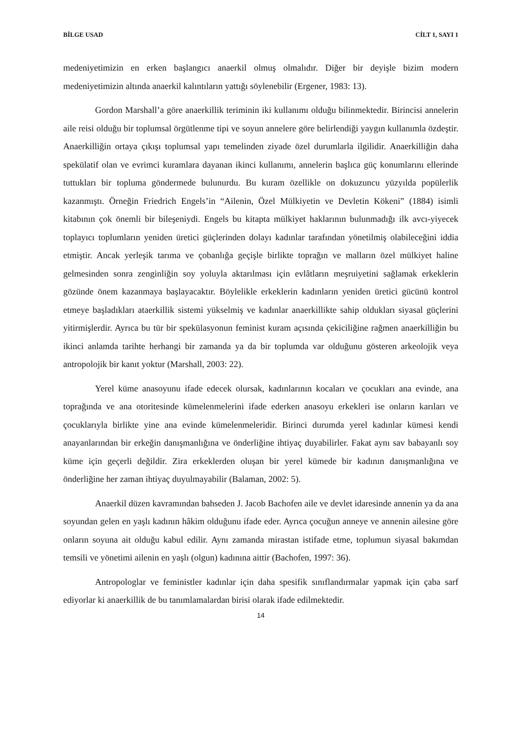BİLGE USAD CİLT 1, SAYI 1
medeniyetimizin en erken başlangıcı anaerkil olmuş olmalıdır. Diğer bir deyişle bizim modern medeniyetimizin altında anaerkil kalıntıların yattığı söylenebilir (Ergener, 1983: 13).
Gordon Marshall’a göre anaerkillik teriminin iki kullanımı olduğu bilinmektedir. Birincisi annelerin aile reisi olduğu bir toplumsal örgütlenme tipi ve soyun annelere göre belirlendiği yaygın kullanımla özdeştir. Anaerkilliğin ortaya çıkışı toplumsal yapı temelinden ziyade özel durumlarla ilgilidir. Anaerkilliğin daha spekülatif olan ve evrimci kuramlara dayanan ikinci kullanımı, annelerin başlıca güç konumlarını ellerinde tuttukları bir topluma göndermede bulunurdu. Bu kuram özellikle on dokuzuncu yüzyılda popülerlik kazanmıştı. Örneğin Friedrich Engels’in “Ailenin, Özel Mülkiyetin ve Devletin Kökeni” (1884) isimli kitabının çok önemli bir bileşeniydi. Engels bu kitapta mülkiyet haklarının bulunmadığı ilk avcı-yiyecek toplayıcı toplumların yeniden üretici güçlerinden dolayı kadınlar tarafından yönetilmiş olabileceğini iddia etmiştir. Ancak yerleşik tarıma ve çobanlığa geçişle birlikte toprağın ve malların özel mülkiyet haline gelmesinden sonra zenginliğin soy yoluyla aktarılması için evlâtların meşruiyetini sağlamak erkeklerin gözünde önem kazanmaya başlayacaktır. Böylelikle erkeklerin kadınların yeniden üretici gücünü kontrol etmeye başladıkları ataerkillik sistemi yükselmiş ve kadınlar anaerkillikte sahip oldukları siyasal güçlerini yitirmişlerdir. Ayrıca bu tür bir spekülasyonun feminist kuram açısında çekiciliğine rağmen anaerkilliğin bu ikinci anlamda tarihte herhangi bir zamanda ya da bir toplumda var olduğunu gösteren arkeolojik veya antropolojik bir kanıt yoktur (Marshall, 2003: 22).
Yerel küme anasoyunu ifade edecek olursak, kadınlarının kocaları ve çocukları ana evinde, ana toprağında ve ana otoritesinde kümelenmelerini ifade ederken anasoyu erkekleri ise onların karıları ve çocuklarıyla birlikte yine ana evinde kümelenmeleridir. Birinci durumda yerel kadınlar kümesi kendi anayanlarından bir erkeğin danışmanlığına ve önderliğine ihtiyaç duyabilirler. Fakat aynı sav babayanlı soy küme için geçerli değildir. Zira erkeklerden oluşan bir yerel kümede bir kadının danışmanlığına ve önderliğine her zaman ihtiyaç duyulmayabilir (Balaman, 2002: 5).
Anaerkil düzen kavramından bahseden J. Jacob Bachofen aile ve devlet idaresinde annenin ya da ana soyundan gelen en yaşlı kadının hâkim olduğunu ifade eder. Ayrıca çocuğun anneye ve annenin ailesine göre onların soyuna ait olduğu kabul edilir. Aynı zamanda mirastan istifade etme, toplumun siyasal bakımdan temsili ve yönetimi ailenin en yaşlı (olgun) kadınına aittir (Bachofen, 1997: 36).
Antropologlar ve feministler kadınlar için daha spesifik sınıflandırmalar yapmak için çaba sarf ediyorlar ki anaerkillik de bu tanımlamalardan birisi olarak ifade edilmektedir.
14